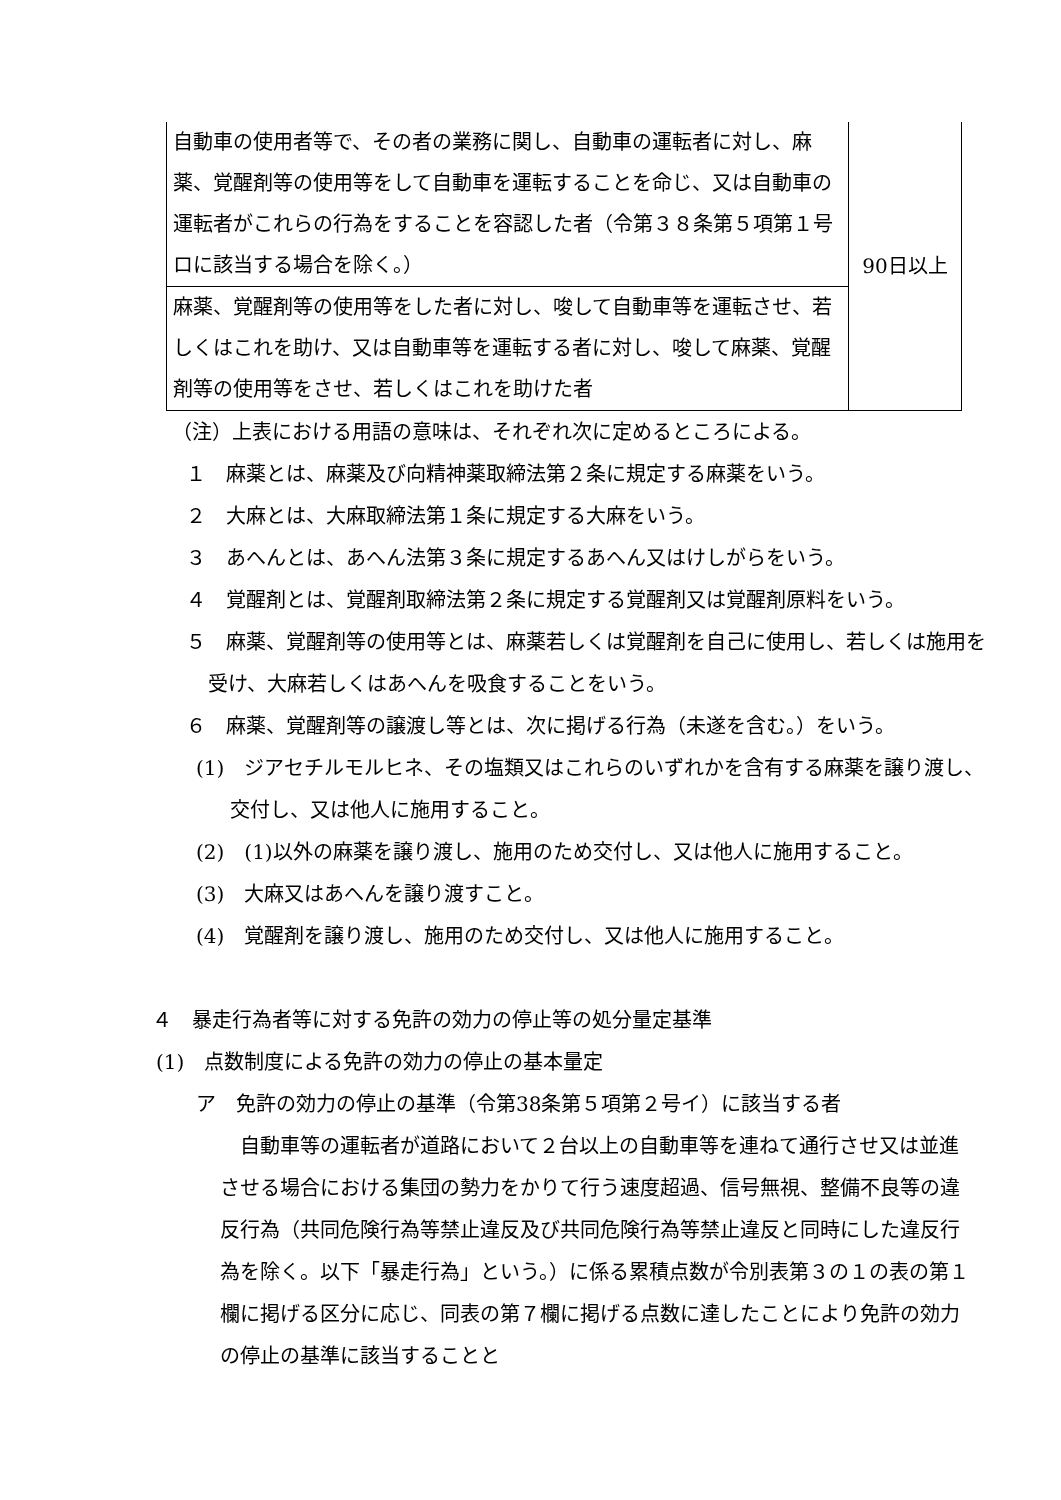| 自動車の使用者等で、その者の業務に関し、自動車の運転者に対し、麻薬、覚醒剤等の使用等をして自動車を運転することを命じ、又は自動車の運転者がこれらの行為をすることを容認した者（令第３８条第５項第１号ロに該当する場合を除く。） | 90日以上 |
| 麻薬、覚醒剤等の使用等をした者に対し、唆して自動車等を運転させ、若しくはこれを助け、又は自動車等を運転する者に対し、唆して麻薬、覚醒剤等の使用等をさせ、若しくはこれを助けた者 | |
（注）上表における用語の意味は、それぞれ次に定めるところによる。
１　麻薬とは、麻薬及び向精神薬取締法第２条に規定する麻薬をいう。
２　大麻とは、大麻取締法第１条に規定する大麻をいう。
３　あへんとは、あへん法第３条に規定するあへん又はけしがらをいう。
４　覚醒剤とは、覚醒剤取締法第２条に規定する覚醒剤又は覚醒剤原料をいう。
５　麻薬、覚醒剤等の使用等とは、麻薬若しくは覚醒剤を自己に使用し、若しくは施用を受け、大麻若しくはあへんを吸食することをいう。
６　麻薬、覚醒剤等の譲渡し等とは、次に掲げる行為（未遂を含む。）をいう。
(1)　ジアセチルモルヒネ、その塩類又はこれらのいずれかを含有する麻薬を譲り渡し、交付し、又は他人に施用すること。
(2)　(1)以外の麻薬を譲り渡し、施用のため交付し、又は他人に施用すること。
(3)　大麻又はあへんを譲り渡すこと。
(4)　覚醒剤を譲り渡し、施用のため交付し、又は他人に施用すること。
４　暴走行為者等に対する免許の効力の停止等の処分量定基準
(1)　点数制度による免許の効力の停止の基本量定
ア　免許の効力の停止の基準（令第38条第５項第２号イ）に該当する者
自動車等の運転者が道路において２台以上の自動車等を連ねて通行させ又は並進させる場合における集団の勢力をかりて行う速度超過、信号無視、整備不良等の違反行為（共同危険行為等禁止違反及び共同危険行為等禁止違反と同時にした違反行為を除く。以下「暴走行為」という。）に係る累積点数が令別表第３の１の表の第１欄に掲げる区分に応じ、同表の第７欄に掲げる点数に達したことにより免許の効力の停止の基準に該当することと